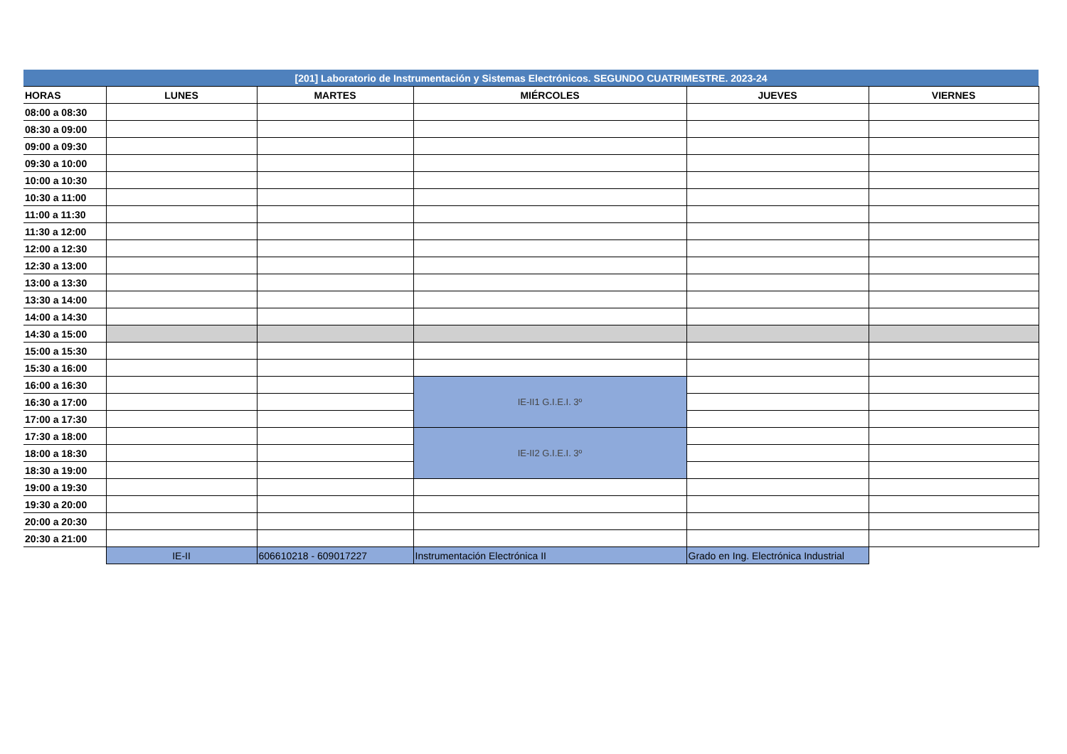| [201] Laboratorio de Instrumentación y Sistemas Electrónicos. SEGUNDO CUATRIMESTRE. 2023-24 | | | | | |
| HORAS | LUNES | MARTES | MIÉRCOLES | JUEVES | VIERNES |
| 08:00 a 08:30 | | | | | |
| 08:30 a 09:00 | | | | | |
| 09:00 a 09:30 | | | | | |
| 09:30 a 10:00 | | | | | |
| 10:00 a 10:30 | | | | | |
| 10:30 a 11:00 | | | | | |
| 11:00 a 11:30 | | | | | |
| 11:30 a 12:00 | | | | | |
| 12:00 a 12:30 | | | | | |
| 12:30 a 13:00 | | | | | |
| 13:00 a 13:30 | | | | | |
| 13:30 a 14:00 | | | | | |
| 14:00 a 14:30 | | | | | |
| 14:30 a 15:00 | | | | | |
| 15:00 a 15:30 | | | | | |
| 15:30 a 16:00 | | | | | |
| 16:00 a 16:30 | | | IE-II1 G.I.E.I. 3º | | |
| 16:30 a 17:00 | | | | | |
| 17:00 a 17:30 | | | | | |
| 17:30 a 18:00 | | | IE-II2 G.I.E.I. 3º | | |
| 18:00 a 18:30 | | | | | |
| 18:30 a 19:00 | | | | | |
| 19:00 a 19:30 | | | | | |
| 19:30 a 20:00 | | | | | |
| 20:00 a 20:30 | | | | | |
| 20:30 a 21:00 | | | | | |
| | IE-II | 606610218 - 609017227 | Instrumentación Electrónica II | Grado en Ing. Electrónica Industrial | |